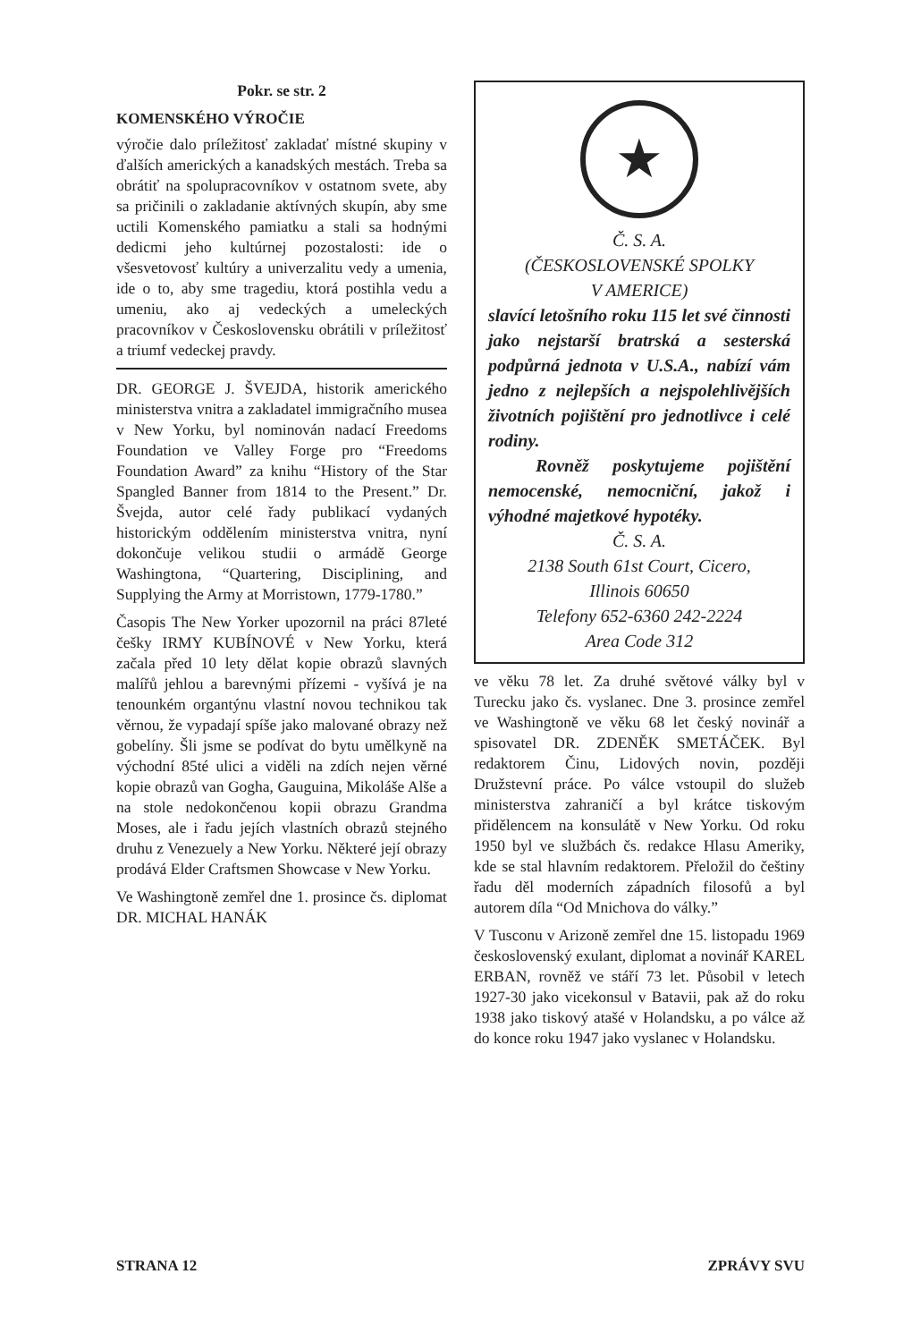Pokr. se str. 2
KOMENSKÉHO VÝROČIE
výročie dalo príležitosť zakladať místné skupiny v ďalších amerických a kanadských mestách. Treba sa obrátiť na spolupracovníkov v ostatnom svete, aby sa pričinili o zakladanie aktívných skupín, aby sme uctili Komenského pamiatku a stali sa hodnými dedicmi jeho kultúrnej pozostalosti: ide o všesvetovosť kultúry a univerzalitu vedy a umenia, ide o to, aby sme tragediu, ktorá postihla vedu a umeniu, ako aj vedeckých a umeleckých pracovníkov v Československu obrátili v príležitosť a triumf vedeckej pravdy.
DR. GEORGE J. ŠVEJDA, historik amerického ministerstva vnitra a zakladatel immigračního musea v New Yorku, byl nominován nadací Freedoms Foundation ve Valley Forge pro “Freedoms Foundation Award” za knihu “History of the Star Spangled Banner from 1814 to the Present.” Dr. Švejda, autor celé řady publikací vydaných historickým oddělením ministerstva vnitra, nyní dokončuje velikou studii o armádě George Washingtona, “Quartering, Disciplining, and Supplying the Army at Morristown, 1779-1780.”
Časopis The New Yorker upozornil na práci 87leté češky IRMY KUBÍNOVÉ v New Yorku, která začala před 10 lety dělat kopie obrazů slavných malířů jehlou a barevnými přízemi - vyšívá je na tenounkém organtýnu vlastní novou technikou tak věrnou, že vypadají spíše jako malované obrazy než gobelíny. Šli jsme se podívat do bytu umělkyně na východní 85té ulici a viděli na zdích nejen věrné kopie obrazů van Gogha, Gauguina, Mikoláše Alše a na stole nedokončenou kopii obrazu Grandma Moses, ale i řadu jejích vlastních obrazů stejného druhu z Venezuely a New Yorku. Některé její obrazy prodává Elder Craftsmen Showcase v New Yorku.
Ve Washingtoně zemřel dne 1. prosince čs. diplomat DR. MICHAL HANÁK
★
Č. S. A.
(ČESKOSLOVENSKÉ SPOLKY
V AMERICE)
slavící letošního roku 115 let své činnosti jako nejstarší bratrská a sesterská podpůrná jednota v U.S.A., nabízí vám jedno z nejlepších a nejspolehlivějších životních pojištění pro jednotlivce i celé rodiny.
Rovněž poskytujeme pojištění nemocenské, nemocniční, jakož i výhodné majetkové hypotéky.
Č. S. A.
2138 South 61st Court, Cicero,
Illinois 60650
Telefony 652-6360 242-2224
Area Code 312
ve věku 78 let. Za druhé světové války byl v Turecku jako čs. vyslanec. Dne 3. prosince zemřel ve Washingtoně ve věku 68 let český novinář a spisovatel DR. ZDENĚK SMETÁČEK. Byl redaktorem Činu, Lidových novin, později Družstevní práce. Po válce vstoupil do služeb ministerstva zahraničí a byl krátce tiskovým přidělencem na konsulátě v New Yorku. Od roku 1950 byl ve službách čs. redakce Hlasu Ameriky, kde se stal hlavním redaktorem. Přeložil do češtiny řadu děl moderních západních filosofů a byl autorem díla “Od Mnichova do války.”
V Tusconu v Arizoně zemřel dne 15. listopadu 1969 československý exulant, diplomat a novinář KAREL ERBAN, rovněž ve stáří 73 let. Působil v letech 1927-30 jako vicekonsul v Batavii, pak až do roku 1938 jako tiskový atašé v Holandsku, a po válce až do konce roku 1947 jako vyslanec v Holandsku.
STRANA 12 ZPRÁVY SVU